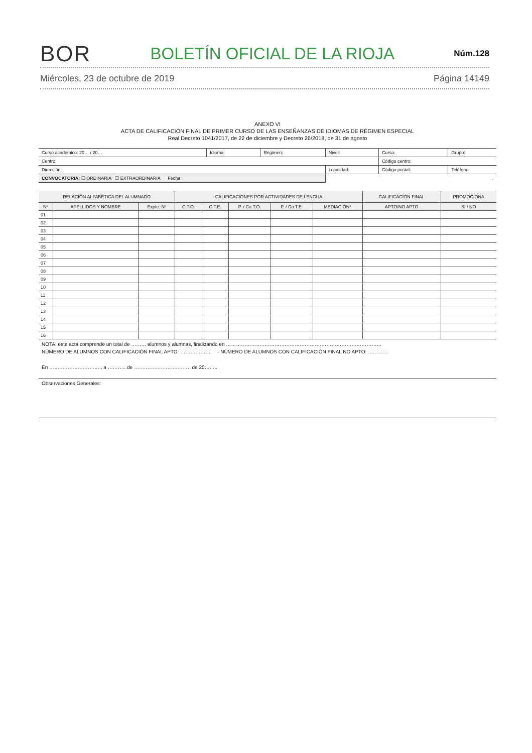BOR BOLETÍN OFICIAL DE LA RIOJA Núm.128
Miércoles, 23 de octubre de 2019 Página 14149
ANEXO VI
ACTA DE CALIFICACIÓN FINAL DE PRIMER CURSO DE LAS ENSEÑANZAS DE IDIOMAS DE RÉGIMEN ESPECIAL
Real Decreto 1041/2017, de 22 de diciembre y Decreto 26/2018, de 31 de agosto
| Curso académico: 20… / 20… | Idioma: | Régimen: | Nivel: | Curso: | Grupo: |
| Centro: | | | | Código centro: | |
| Dirección: | | | Localidad: | Código postal: | Teléfono: |
| CONVOCATORIA: ☐ ORDINARIA ☐ EXTRAORDINARIA Fecha: | | | . | | |
| RELACIÓN ALFABÉTICA DEL ALUMNADO | | | CALIFICACIONES POR ACTIVIDADES DE LENGUA | | | | | CALIFICACIÓN FINAL | PROMOCIONA |
| --- | --- | --- | --- | --- | --- | --- | --- | --- | --- |
| Nº | APELLIDOS Y NOMBRE | Expte. Nº | C.T.O. | C.T.E. | P. / Co.T.O. | P. / Co.T.E. | MEDIACIÓN* | APTO/NO APTO | SI / NO |
| 01 | | | | | | | | | |
| 02 | | | | | | | | | |
| 03 | | | | | | | | | |
| 04 | | | | | | | | | |
| 05 | | | | | | | | | |
| 06 | | | | | | | | | |
| 07 | | | | | | | | | |
| 08 | | | | | | | | | |
| 09 | | | | | | | | | |
| 10 | | | | | | | | | |
| 11 | | | | | | | | | |
| 12 | | | | | | | | | |
| 13 | | | | | | | | | |
| 14 | | | | | | | | | |
| 15 | | | | | | | | | |
| 16 | | | | | | | | | |
NOTA: este acta comprende un total de ……… alumnos y alumnas, finalizando en …………………………………………………………………………………
NÚMERO DE ALUMNOS CON CALIFICACIÓN FINAL APTO: ………………. - NÚMERO DE ALUMNOS CON CALIFICACIÓN FINAL NO APTO: …………
En …………………………., a ……….. de ……………………………. de 20……..
Observaciones Generales: